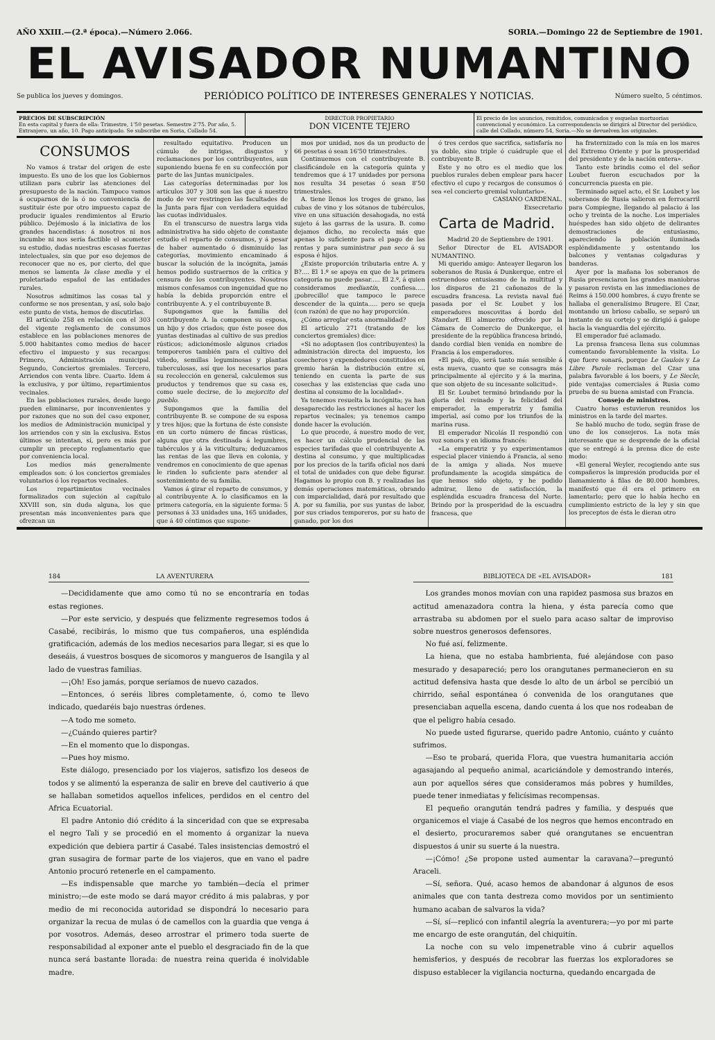AÑO XXIII.—(2.ª época).—Número 2.066. SORIA.—Domingo 22 de Septiembre de 1901.
EL AVISADOR NUMANTINO
Se publica los jueves y domingos. PERIÓDICO POLÍTICO DE INTERESES GENERALES Y NOTICIAS. Número suelto, 5 céntimos.
PRECIOS DE SUBSCRIPCIÓN
En esta capital y fuera de ella: Trimestre, 1'50 pesetas. Semestre 2'75. Por año, 5. Extranjero, un año, 10. Pago anticipado. Se subscribe en Soria, Collado 54.
DIRECTOR PROPIETARIO
DON VICENTE TEJERO
El precio de los anuncios, remitidos, comunicados y esquelas mortuorias convencional y económico. La correspondencia se dirigirá al Director del periódico, calle del Collado, número 54, Soria.—No se devuelven los originales.
CONSUMOS
No vamos á tratar del origen de este impuesto. Es uno de los que los Gobiernos utilizan para cubrir las atenciones del presupuesto de la nación. Tampoco vamos á ocuparnos de la ó no conveniencia de sustituir éste por otro impuesto capaz de producir iguales rendimientos al Erario público. Dejémoslo á la iniciativa de los grandes hacendistas: á nosotros ni nos incumbe ni nos sería factible el acometer su estudio, dadas nuestras escasas fuerzas intelectuales, sin que por eso dejemos de reconocer que no es, por cierto, del que menos se lamenta la clase media y el proletariado español de las entidades rurales.
Nosotros admitimos las cosas tal y conforme se nos presentan, y así, solo bajo este punto de vista, hemos de discutirlas.
El artículo 258 en relación con el 303 del vigente reglamento de consumos establece en las poblaciones menores de 5.000 habitantes como medios de hacer efectivo el impuesto y sus recargos: Primero, Administración municipal. Segundo, Conciertos gremiales. Tercero, Arriendos con venta libre. Cuarto. Idem á la exclusiva, y por último, repartimientos vecinales.
En las poblaciones rurales, desde luego pueden eliminarse, por inconvenientes y por razones que no son del caso exponer, los medios de Administración municipal y los arriendos con y sin la exclusiva. Estos últimos se intentan, sí, pero es más por cumplir un precepto reglamentario que por conveniencia local.
Los medios más generalmente empleados son: ó los conciertos gremiales voluntarios ó los repartos vecinales.
Los repartimientos vecinales formalizados con sujeción al capítulo XXVIII son, sin duda alguna, los que presentan más inconvenientes para que ofrezcan un
resultado equitativo. Producen un cúmulo de intrigas, disgustos y reclamaciones por los contribuyentes, aun suponiendo buena fe en su confección por parte de las Juntas municipales.
Las categorías determinadas por los artículos 307 y 308 son las que á nuestro modo de ver restringen las facultades de la Junta para fijar con verdadera equidad las cuotas individuales.
En el transcurso de nuestra larga vida administrativa ha sido objeto de constante estudio el reparto de consumos, y á pesar de haber aumentado ó disminuído las categorías, movimiento encaminado á buscar la solución de la incógnita, jamás hemos podido sustraernos de la crítica y censura de los contribuyentes. Nosotros mismos confesamos con ingenuidad que no había la debida proporción entre el contribuyente A. y el contribuyente B.
Supongamos que la familia del contribuyente A. la componen su esposa, un hijo y dos criados; que éste posee dos yuntas destinadas al cultivo de sus predios rústicos; adicionémosle algunos criados temporeros también para el cultivo del viñedo, semillas leguminosas y plantas tuberculosas, así que los necesarios para su recolección en general, calculemos sus productos y tendremos que su casa es, como suele decirse, de lo mejorcito del pueblo.
Supongamos que la familia del contribuyente B. se compone de su esposa y tres hijos; que la fortuna de éste consiste en un corto número de fincas rústicas, alguna que otra destinada á legumbres, tubérculos y á la viticultura; deduzcamos las rentas de las que lleva en colonia, y vendremos en conocimiento de que apenas le rinden lo suficiente para atender al sostenimiento de su familia.
Vamos á girar el reparto de consumos, y al contribuyente A. lo clasificamos en la primera categoría, en la siguiente forma: 5 personas á 33 unidades una, 165 unidades, que á 40 céntimos que supone-
mos por unidad, nos da un producto de 66 pesetas ó sean 16'50 trimestrales.
Continuemos con el contribuyente B. clasificándole en la categoría quinta y tendremos que á 17 unidades por persona nos resulta 34 pesetas ó sean 8'50 trimestrales.
A. tiene llenos los troges de grano, las cubas de vino y los sótanos de tubérculos, vive en una situación desahogada, no está sujeto á las garras de la usura. B. como dejamos dicho, no recolecta más que apenas lo suficiente para el pago de las rentas y para suministrar pan seco á su esposa é hijos.
¿Existe proporción tributaria entre A. y B?.... El 1.º se apoya en que de la primera categoría no puede pasar..... El 2.º, á quien consideramos mediantín, confiesa..... ¡pobrecillo! que tampoco le parece descender de la quinta..... pero se queja (con razón) de que no hay proporción.
¿Cómo arreglar esta anormalidad?
El artículo 271 (tratando de los conciertos gremiales) dice:
«Si no adoptasen (los contribuyentes) la administración directa del impuesto, los cosecheros y expendedores constituídos en gremio harán la distribución entre sí, teniendo en cuenta la parte de sus cosechas y las existencias que cada uno destina al consumo de la localidad».
Ya tenemos resuelta la incógnita; ya han desaparecido las restricciones al hacer los repartos vecinales; ya tenemos campo donde hacer la evolución.
Lo que procede, á nuestro modo de ver, es hacer un cálculo prudencial de las especies tarifadas que el contribuyente A. destina al consumo, y que multiplicadas por los precios de la tarifa oficial nos dará el total de unidades con que debe figurar. Hagamos lo propio con B. y realizadas las demás operaciones matemáticas, obrando con imparcialidad, dará por resultado que A. por su familia, por sus yuntas de labor, por sus criados temporeros, por su hato de ganado, por los dos
ó tres cerdos que sacrifica, satisfaría no ya doble, sino triple ó cuádruple que el contribuyente B.
Este y no otro es el medio que los pueblos rurales deben emplear para hacer efectivo el cupo y recargos de consumos ó sea «el concierto gremial voluntario».
CASIANO CARDENAL.
Exsecretario
Carta de Madrid.
Madrid 20 de Septiembre de 1901.
Señor Director de EL AVISADOR NUMANTINO.
Mi querido amigo: Anteayer llegaron los soberanos de Rusia á Dunkerque, entre el estruendoso entusiasmo de la multitud y los disparos de 21 cañonazos de la escuadra francesa. La revista naval fué pasada por el Sr. Loubet y los emperadores moscovitas á bordo del Standart. El almuerzo ofrecido por la Cámara de Comercio de Dunkerque, el presidente de la república francesa brindó, dando cordial bien venida en nombre de Francia á los emperadores.
«El país, dijo, será tanto más sensible á esta nueva, cuanto que se consagra más principalmente al ejército y á la marina, que son objeto de su incesante solicitud».
El Sr. Loubet terminó brindando por la gloria del reinado y la felicidad del emperador, la emperatriz y familia imperial, así como por los triunfos de la marina rusa.
El emperador Nicolás II respondió con voz sonora y en idioma francés:
«La emperatriz y yo experimentamos especial placer viniendo á Francia, al seno de la amiga y aliada. Nos mueve profundamente la acogida simpática de que hemos sido objeto, y he podido admirar, lleno de satisfacción, la espléndida escuadra francesa del Norte. Brindo por la prosperidad de la escuadra francesa, que
ha fraternizado con la mía en los mares del Extremo Oriente y por la prosperidad del presidente y de la nación entera».
Tanto este brindis como el del señor Loubet fueron escuchados por la concurrencia puesta en pie.
Terminado aquel acto, el Sr. Loubet y los soberanos de Rusia salieron en ferrocarril para Compiegne, llegando al palacio á las ocho y treinta de la noche. Los imperiales huéspedes han sido objeto de delirantes demostraciones de entusiasmo, apareciendo la población iluminada espléndidamente y ostentando los balcones y ventanas colgaduras y banderas.
Ayer por la mañana los soberanos de Rusia presenciaron las grandes maniobras y pasaron revista en las inmediaciones de Reims á 150.000 hombres, á cuyo frente se hallaba el generalísimo Brugere. El Czar, montando un brioso caballo, se separó un instante de su cortejo y se dirigió á galope hacia la vanguardia del ejército.
El emperador fué aclamado.
La prensa francesa llena sus columnas comentando favorablemente la visita. Lo que fuere sonará, porque Le Gaulois y La Libre Parole reclaman del Czar una palabra favorable á los boers, y Le Siecle, pide ventajas comerciales á Rusia como prueba de su buena amistad con Francia.
Consejo de ministros.
Cuatro horas estuvieron reunidos los ministros en la tarde del martes.
Se habló mucho de todo, según frase de uno de los consejeros. La nota más interesante que se desprende de la oficial que se entregó á la prensa dice de este modo:
«El general Weyler, recogiendo ante sus compañeros la impresión producida por el llamamiento á filas de 80.000 hombres, manifestó que él era el primero en lamentarlo; pero que lo había hecho en cumplimiento estricto de la ley y sin que los preceptos de ésta le dieran otro
184 LA AVENTURERA
—Decididamente que amo como tú no se encontraría en todas estas regiones.
—Por este servicio, y después que felizmente regresemos todos á Casabé, recibirás, lo mismo que tus compañeros, una espléndida gratificación, además de los medios necesarios para llegar, si es que lo deseáis, á vuestros bosques de sicomoros y mangueros de Isangila y al lado de vuestras familias.
—¡Oh! Eso jamás, porque seríamos de nuevo cazados.
—Entonces, ó seréis libres completamente, ó, como te llevo indicado, quedaréis bajo nuestras órdenes.
—A todo me someto.
—¿Cuándo quieres partir?
—En el momento que lo dispongas.
—Pues hoy mismo.
Este diálogo, presenciado por los viajeros, satisfizo los deseos de todos y se alimentó la esperanza de salir en breve del cautiverio á que se hallaban sometidos aquellos infelices, perdidos en el centro del Africa Ecuatorial.
El padre Antonio dió crédito á la sinceridad con que se expresaba el negro Tali y se procedió en el momento á organizar la nueva expedición que debiera partir á Casabé. Tales insistencias demostró el gran susagira de formar parte de los viajeros, que en vano el padre Antonio procuró retenerle en el campamento.
—Es indispensable que marche yo también—decía el primer ministro;—de este modo se dará mayor crédito á mis palabras, y por medio de mi reconocida autoridad se dispondrá lo necesario para organizar la recua de mulas ó de camellos con la guardia que venga á por vosotros. Además, deseo arrostrar el primero toda suerte de responsabilidad al exponer ante el pueblo el desgraciado fin de la que nunca será bastante llorada: de nuestra reina querida é inolvidable madre.
BIBLIOTECA DE «EL AVISADOR» 181
Los grandes monos movían con una rapidez pasmosa sus brazos en actitud amenazadora contra la hiena, y ésta parecía como que arrastraba su abdomen por el suelo para acaso saltar de improviso sobre nuestros generosos defensores.
No fué así, felizmente.
La hiena, que no estaba hambrienta, fué alejándose con paso mesurado y desapareció; pero los orangutanes permanecieron en su actitud defensiva hasta que desde lo alto de un árbol se percibió un chirrido, señal espontánea ó convenida de los orangutanes que presenciaban aquella escena, dando cuenta á los que nos rodeaban de que el peligro había cesado.
No puede usted figurarse, querido padre Antonio, cuánto y cuánto sufrimos.
—Eso te probará, querida Flora, que vuestra humanitaria acción agasajando al pequeño animal, acariciándole y demostrando interés, aun por aquellos séres que consideramos más pobres y humildes, puede tener inmediatas y felicísimas recompensas.
El pequeño orangután tendrá padres y familia, y después que organicemos el viaje á Casabé de los negros que hemos encontrado en el desierto, procuraremos saber qué orangutanes se encuentran dispuestos á unir su suerte á la nuestra.
—¡Cómo! ¿Se propone usted aumentar la caravana?—preguntó Araceli.
—Sí, señora. Qué, acaso hemos de abandonar á algunos de esos animales que con tanta destreza como movidos por un sentimiento humano acaban de salvaros la vida?
—Sí, sí—replicó con infantil alegría la aventurera;—yo por mi parte me encargo de este orangután, del chiquitín.
La noche con su velo impenetrable vino á cubrir aquellos hemisferios, y después de recobrar las fuerzas los exploradores se dispuso establecer la vigilancia nocturna, quedando encargada de